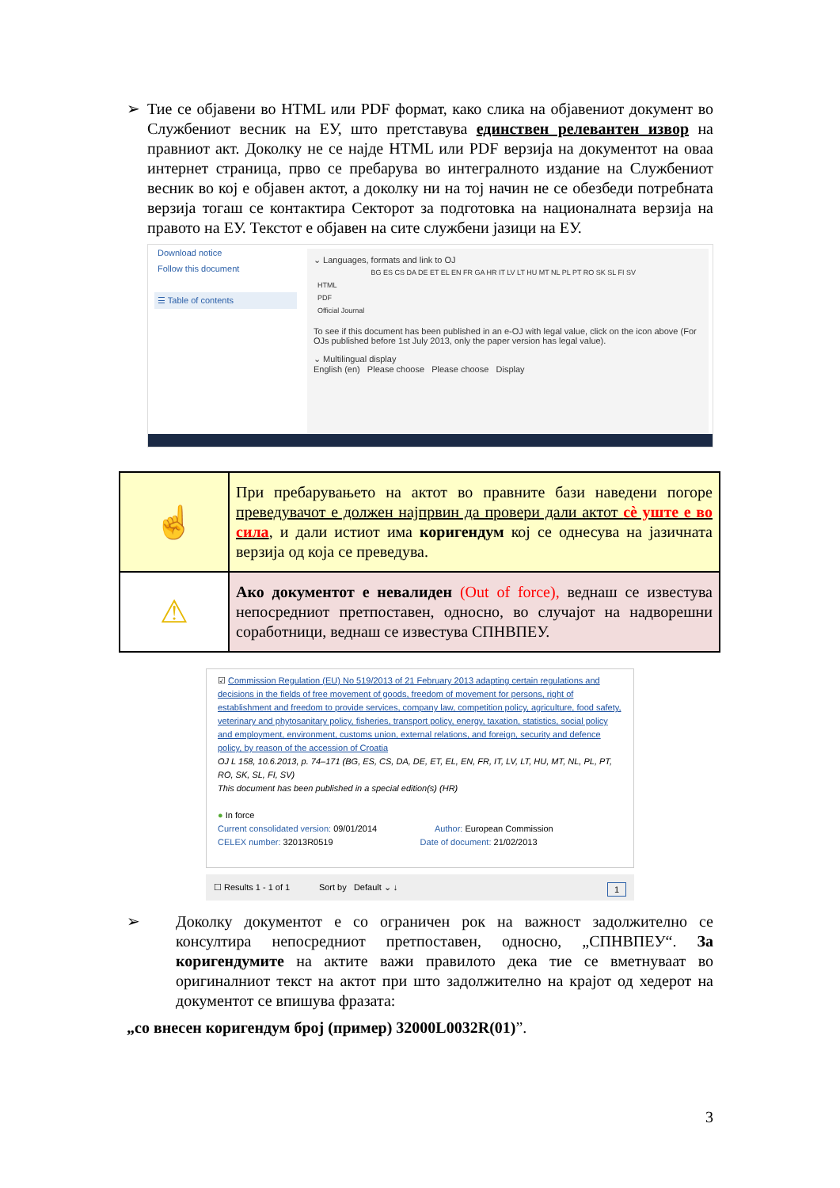➢ Тие се објавени во HTML или PDF формат, како слика на објавениот документ во Службениот весник на ЕУ, што претставува единствен релевантен извор на правниот акт. Доколку не се најде HTML или PDF верзија на документот на оваа интернет страница, прво се пребарува во интегралното издание на Службениот весник во кој е објавен актот, а доколку ни на тој начин не се обезбеди потребната верзија тогаш се контактира Секторот за подготовка на националната верзија на правото на ЕУ. Текстот е објавен на сите службени јазици на ЕУ.
Download notice
Follow this document
☰ Table of contents
⌄ Languages, formats and link to OJ
| | BG ES CS DA DE ET EL EN FR GA HR IT LV LT HU MT NL PL PT RO SK SL FI SV |
| HTML | |
| PDF | |
| Official Journal | |
To see if this document has been published in an e-OJ with legal value, click on the icon above (For OJs published before 1st July 2013, only the paper version has legal value).
⌄ Multilingual display
English (en) Please choose Please choose Display
| ☝ | При пребарувањето на актот во правните бази наведени погоре преведувачот е должен најпрвин да провери дали актот сè уште е во сила , и дали истиот има коригендум кој се однесува на јазичната верзија од која се преведува. |
| ⚠ | Ако документот е невалиден (Out of force), веднаш се известува непосредниот претпоставен, односно, во случајот на надворешни соработници, веднаш се известува СПНВПЕУ. |
☑ Commission Regulation (EU) No 519/2013 of 21 February 2013 adapting certain regulations and decisions in the fields of free movement of goods, freedom of movement for persons, right of establishment and freedom to provide services, company law, competition policy, agriculture, food safety, veterinary and phytosanitary policy, fisheries, transport policy, energy, taxation, statistics, social policy and employment, environment, customs union, external relations, and foreign, security and defence policy, by reason of the accession of Croatia
OJ L 158, 10.6.2013, p. 74–171 (BG, ES, CS, DA, DE, ET, EL, EN, FR, IT, LV, LT, HU, MT, NL, PL, PT, RO, SK, SL, FI, SV)
This document has been published in a special edition(s) (HR)
● In force
Current consolidated version: 09/01/2014 Author: European Commission
CELEX number: 32013R0519 Date of document: 21/02/2013
☐ Results 1 - 1 of 1 Sort by Default ⌄ ↓ 1
➢ Доколку документот е со ограничен рок на важност задолжително се консултира непосредниот претпоставен, односно, „СПНВПЕУ“. За коригендумите на актите важи правилото дека тие се вметнуваат во оригиналниот текст на актот при што задолжително на крајот од хедерот на документот се впишува фразата:
„со внесен коригендум број (пример) 32000L0032R(01)”.
3